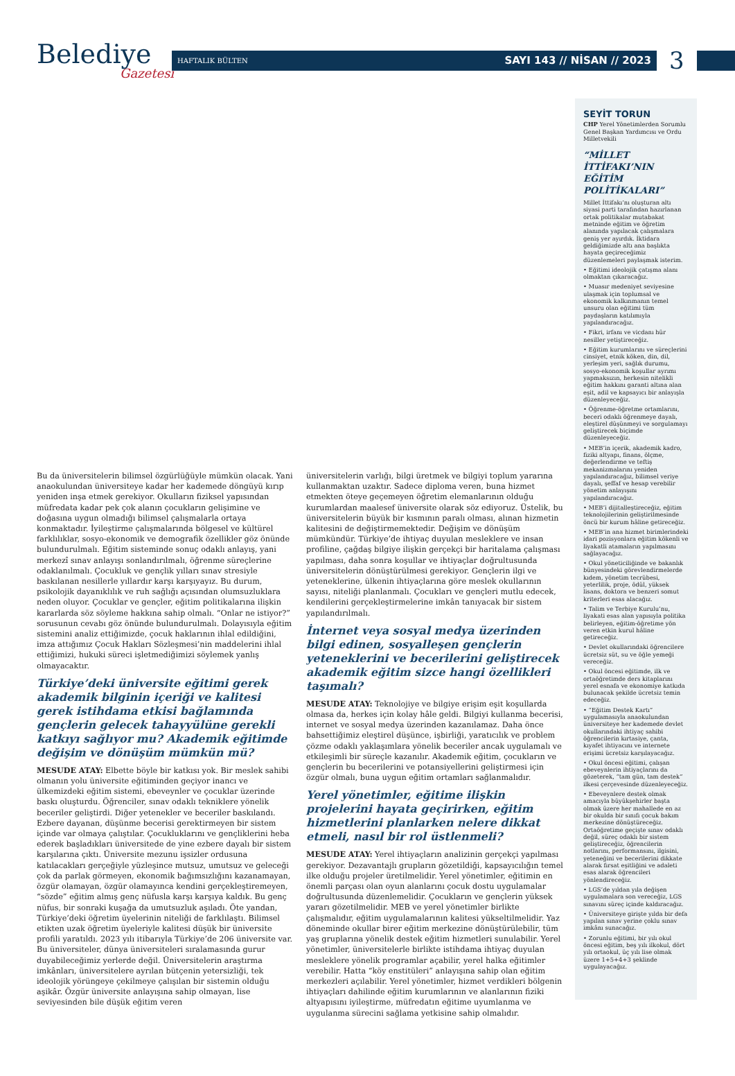Belediye
Gazetesi
HAFTALIK BÜLTEN SAYI 143 // NİSAN // 2023
3
Bu da üniversitelerin bilimsel özgürlüğüyle mümkün olacak. Yani anaokulundan üniversiteye kadar her kademede döngüyü kırıp yeniden inşa etmek gerekiyor. Okulların fiziksel yapısından müfredata kadar pek çok alanın çocukların gelişimine ve doğasına uygun olmadığı bilimsel çalışmalarla ortaya konmaktadır. İyileştirme çalışmalarında bölgesel ve kültürel farklılıklar, sosyo-ekonomik ve demografik özellikler göz önünde bulundurulmalı. Eğitim sisteminde sonuç odaklı anlayış, yani merkezî sınav anlayışı sonlandırılmalı, öğrenme süreçlerine odaklanılmalı. Çocukluk ve gençlik yılları sınav stresiyle baskılanan nesillerle yıllardır karşı karşıyayız. Bu durum, psikolojik dayanıklılık ve ruh sağlığı açısından olumsuzluklara neden oluyor. Çocuklar ve gençler, eğitim politikalarına ilişkin kararlarda söz söyleme hakkına sahip olmalı. “Onlar ne istiyor?” sorusunun cevabı göz önünde bulundurulmalı. Dolayısıyla eğitim sistemini analiz ettiğimizde, çocuk haklarının ihlal edildiğini, imza attığımız Çocuk Hakları Sözleşmesi’nin maddelerini ihlal ettiğimizi, hukuki süreci işletmediğimizi söylemek yanlış olmayacaktır.
Türkiye’deki üniversite eğitimi gerek akademik bilginin içeriği ve kalitesi gerek istihdama etkisi bağlamında gençlerin gelecek tahayyülüne gerekli katkıyı sağlıyor mu? Akademik eğitimde değişim ve dönüşüm mümkün mü?
MESUDE ATAY: Elbette böyle bir katkısı yok. Bir meslek sahibi olmanın yolu üniversite eğitiminden geçiyor inancı ve ülkemizdeki eğitim sistemi, ebeveynler ve çocuklar üzerinde baskı oluşturdu. Öğrenciler, sınav odaklı tekniklere yönelik beceriler geliştirdi. Diğer yetenekler ve beceriler baskılandı. Ezbere dayanan, düşünme becerisi gerektirmeyen bir sistem içinde var olmaya çalıştılar. Çocukluklarını ve gençliklerini heba ederek başladıkları üniversitede de yine ezbere dayalı bir sistem karşılarına çıktı. Üniversite mezunu işsizler ordusuna katılacakları gerçeğiyle yüzleşince mutsuz, umutsuz ve geleceği çok da parlak görmeyen, ekonomik bağımsızlığını kazanamayan, özgür olamayan, özgür olamayınca kendini gerçekleştiremeyen, “sözde” eğitim almış genç nüfusla karşı karşıya kaldık. Bu genç nüfus, bir sonraki kuşağa da umutsuzluk aşıladı. Öte yandan, Türkiye’deki öğretim üyelerinin niteliği de farklılaştı. Bilimsel etikten uzak öğretim üyeleriyle kalitesi düşük bir üniversite profili yaratıldı. 2023 yılı itibarıyla Türkiye’de 206 üniversite var. Bu üniversiteler, dünya üniversiteleri sıralamasında gurur duyabileceğimiz yerlerde değil. Üniversitelerin araştırma imkânları, üniversitelere ayrılan bütçenin yetersizliği, tek ideolojik yörüngeye çekilmeye çalışılan bir sistemin olduğu aşikâr. Özgür üniversite anlayışına sahip olmayan, lise seviyesinden bile düşük eğitim veren
üniversitelerin varlığı, bilgi üretmek ve bilgiyi toplum yararına kullanmaktan uzaktır. Sadece diploma veren, buna hizmet etmekten öteye geçemeyen öğretim elemanlarının olduğu kurumlardan maalesef üniversite olarak söz ediyoruz. Üstelik, bu üniversitelerin büyük bir kısmının paralı olması, alınan hizmetin kalitesini de değiştirmemektedir. Değişim ve dönüşüm mümkündür. Türkiye’de ihtiyaç duyulan mesleklere ve insan profiline, çağdaş bilgiye ilişkin gerçekçi bir haritalama çalışması yapılması, daha sonra koşullar ve ihtiyaçlar doğrultusunda üniversitelerin dönüştürülmesi gerekiyor. Gençlerin ilgi ve yeteneklerine, ülkenin ihtiyaçlarına göre meslek okullarının sayısı, niteliği planlanmalı. Çocukları ve gençleri mutlu edecek, kendilerini gerçekleştirmelerine imkân tanıyacak bir sistem yapılandırılmalı.
İnternet veya sosyal medya üzerinden bilgi edinen, sosyalleşen gençlerin yeteneklerini ve becerilerini geliştirecek akademik eğitim sizce hangi özellikleri taşımalı?
MESUDE ATAY: Teknolojiye ve bilgiye erişim eşit koşullarda olmasa da, herkes için kolay hâle geldi. Bilgiyi kullanma becerisi, internet ve sosyal medya üzerinden kazanılamaz. Daha önce bahsettiğimiz eleştirel düşünce, işbirliği, yaratıcılık ve problem çözme odaklı yaklaşımlara yönelik beceriler ancak uygulamalı ve etkileşimli bir süreçle kazanılır. Akademik eğitim, çocukların ve gençlerin bu becerilerini ve potansiyellerini geliştirmesi için özgür olmalı, buna uygun eğitim ortamları sağlanmalıdır.
Yerel yönetimler, eğitime ilişkin projelerini hayata geçirirken, eğitim hizmetlerini planlarken nelere dikkat etmeli, nasıl bir rol üstlenmeli?
MESUDE ATAY: Yerel ihtiyaçların analizinin gerçekçi yapılması gerekiyor. Dezavantajlı grupların gözetildiği, kapsayıcılığın temel ilke olduğu projeler üretilmelidir. Yerel yönetimler, eğitimin en önemli parçası olan oyun alanlarını çocuk dostu uygulamalar doğrultusunda düzenlemelidir. Çocukların ve gençlerin yüksek yararı gözetilmelidir. MEB ve yerel yönetimler birlikte çalışmalıdır, eğitim uygulamalarının kalitesi yükseltilmelidir. Yaz döneminde okullar birer eğitim merkezine dönüştürülebilir, tüm yaş gruplarına yönelik destek eğitim hizmetleri sunulabilir. Yerel yönetimler, üniversitelerle birlikte istihdama ihtiyaç duyulan mesleklere yönelik programlar açabilir, yerel halka eğitimler verebilir. Hatta “köy enstitüleri” anlayışına sahip olan eğitim merkezleri açılabilir. Yerel yönetimler, hizmet verdikleri bölgenin ihtiyaçları dahilinde eğitim kurumlarının ve alanlarının fiziki altyapısını iyileştirme, müfredatın eğitime uyumlanma ve uygulanma sürecini sağlama yetkisine sahip olmalıdır.
SEYİT TORUN
CHP Yerel Yönetimlerden Sorumlu Genel Başkan Yardımcısı ve Ordu Milletvekili
“MİLLET İTTİFAKI’NIN EĞİTİM POLİTİKALARI”
Millet İttifakı’nı oluşturan altı siyasi parti tarafından hazırlanan ortak politikalar mutabakat metninde eğitim ve öğretim alanında yapılacak çalışmalara geniş yer ayırdık. İktidara geldiğimizde altı ana başlıkta hayata geçireceğimiz düzenlemeleri paylaşmak isterim.
• Eğitimi ideolojik çatışma alanı olmaktan çıkaracağız.
• Muasır medeniyet seviyesine ulaşmak için toplumsal ve ekonomik kalkınmanın temel unsuru olan eğitimi tüm paydaşların katılımıyla yapılandıracağız.
• Fikri, irfanı ve vicdanı hür nesiller yetiştireceğiz.
• Eğitim kurumlarını ve süreçlerini cinsiyet, etnik köken, din, dil, yerleşim yeri, sağlık durumu, sosyo-ekonomik koşullar ayrımı yapmaksızın, herkesin nitelikli eğitim hakkını garanti altına alan eşit, adil ve kapsayıcı bir anlayışla düzenleyeceğiz.
• Öğrenme-öğretme ortamlarını, beceri odaklı öğrenmeye dayalı, eleştirel düşünmeyi ve sorgulamayı geliştirecek biçimde düzenleyeceğiz.
• MEB’in içerik, akademik kadro, fiziki altyapı, finans, ölçme, değerlendirme ve teftiş mekanizmalarını yeniden yapılandıracağız, bilimsel veriye dayalı, şeffaf ve hesap verebilir yönetim anlayışını yapılandıracağız.
• MEB’i dijitalleştireceğiz, eğitim teknolojilerinin geliştirilmesinde öncü bir kurum hâline getireceğiz.
• MEB’in ana hizmet birimlerindeki idari pozisyonlara eğitim kökenli ve liyakatli atamaların yapılmasını sağlayacağız.
• Okul yöneticiliğinde ve bakanlık bünyesindeki görevlendirmelerde kıdem, yönetim tecrübesi, yeterlilik, proje, ödül, yüksek lisans, doktora ve benzeri somut kriterleri esas alacağız.
• Talim ve Terbiye Kurulu’nu, liyakati esas alan yapısıyla politika belirleyen, eğitim-öğretime yön veren etkin kurul hâline getireceğiz.
• Devlet okullarındaki öğrencilere ücretsiz süt, su ve öğle yemeği vereceğiz.
• Okul öncesi eğitimde, ilk ve ortaöğretimde ders kitaplarını yerel esnafa ve ekonomiye katkıda bulunacak şekilde ücretsiz temin edeceğiz.
• “Eğitim Destek Kartı” uygulamasıyla anaokulundan üniversiteye her kademede devlet okullarındaki ihtiyaç sahibi öğrencilerin kırtasiye, çanta, kıyafet ihtiyacını ve internete erişimi ücretsiz karşılayacağız.
• Okul öncesi eğitimi, çalışan ebeveynlerin ihtiyaçlarını da gözeterek, “tam gün, tam destek” ilkesi çerçevesinde düzenleyeceğiz.
• Ebeveynlere destek olmak amacıyla büyükşehirler başta olmak üzere her mahallede en az bir okulda bir sınıfı çocuk bakım merkezine dönüştüreceğiz. Ortaöğretime geçişte sınav odaklı değil, süreç odaklı bir sistem geliştireceğiz, öğrencilerin notlarını, performansını, ilgisini, yeteneğini ve becerilerini dikkate alarak fırsat eşitliğini ve adaleti esas alarak öğrencileri yönlendireceğiz.
• LGS’de yıldan yıla değişen uygulamalara son vereceğiz, LGS sınavını süreç içinde kaldıracağız.
• Üniversiteye girişte yılda bir defa yapılan sınav yerine çoklu sınav imkânı sunacağız.
• Zorunlu eğitimi, bir yılı okul öncesi eğitim, beş yılı ilkokul, dört yılı ortaokul, üç yılı lise olmak üzere 1+5+4+3 şeklinde uygulayacağız.